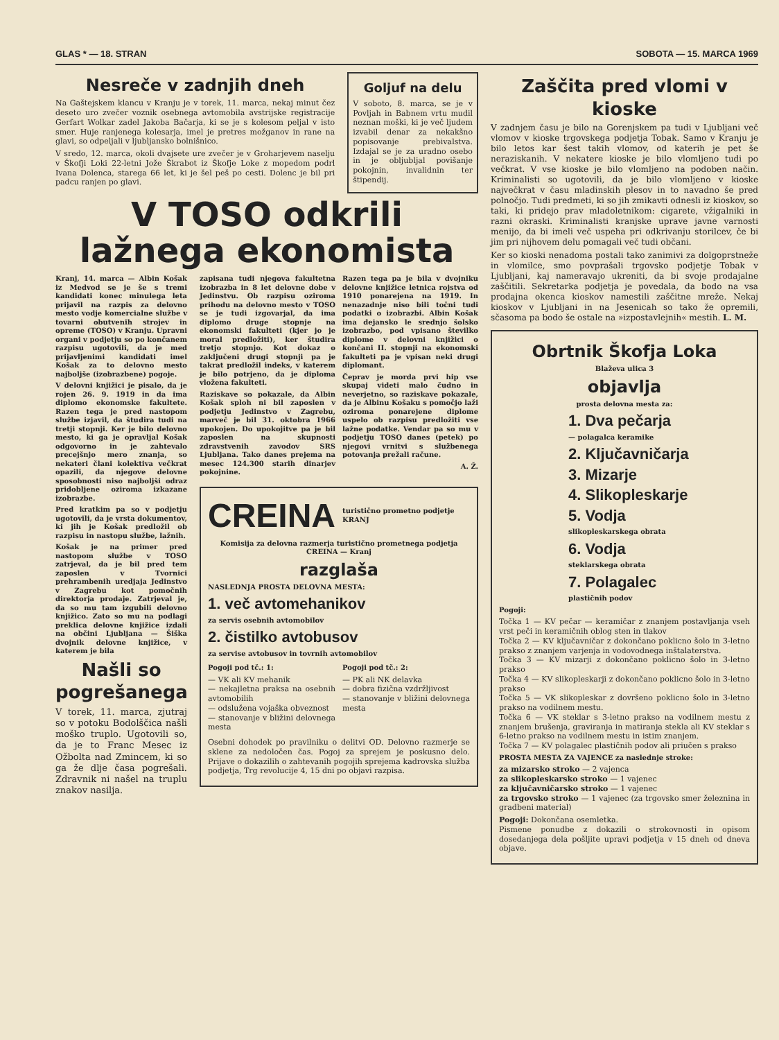GLAS * — 18. STRAN SOBOTA — 15. MARCA 1969
Nesreče v zadnjih dneh
Na Gaštejskem klancu v Kranju je v torek, 11. marca, nekaj minut čez deseto uro zvečer voznik osebnega avtomobila avstrijske registracije Gerfart Wolkar zadel Jakoba Bačarja, ki se je s kolesom peljal v isto smer. Huje ranjenega kolesarja, imel je pretres možganov in rane na glavi, so odpeljali v ljubljansko bolnišnico.
V sredo, 12. marca, okoli dvajsete ure zvečer je v Groharjevem naselju v Škofji Loki 22-letni Jože Škrabot iz Škofje Loke z mopedom podrl Ivana Dolenca, starega 66 let, ki je šel peš po cesti. Dolenc je bil pri padcu ranjen po glavi.
Goljuf na delu
V soboto, 8. marca, se je v Povljah in Babnem vrtu mudil neznan moški, ki je več ljudem izvabil denar za nekakšno popisovanje prebivalstva. Izdajal se je za uradno osebo in je obljubljal povišanje pokojnin, invalidnin ter štipendij.
V TOSO odkrili lažnega ekonomista
Kranj, 14. marca — Albin Košak iz Medvod se je še s tremi kandidati konec minulega leta prijavil na razpis za delovno mesto vodje komercialne službe v tovarni obutvenih strojev in opreme (TOSO) v Kranju. Upravni organi v podjetju so po končanem razpisu ugotovili, da je med prijavljenimi kandidati imel Košak za to delovno mesto najboljše (izobrazbene) pogoje.
V delovni knjižici je pisalo, da je rojen 26. 9. 1919 in da ima diplomo ekonomske fakultete. Razen tega je pred nastopom službe izjavil, da študira tudi na tretji stopnji. Ker je bilo delovno mesto, ki ga je opravljal Košak odgovorno in je zahtevalo precejšnjo mero znanja, so nekateri člani kolektiva večkrat opazili, da njegove delovne sposobnosti niso najboljši odraz pridobljene oziroma izkazane izobrazbe.
Pred kratkim pa so v podjetju ugotovili, da je vrsta dokumentov, ki jih je Košak predložil ob razpisu in nastopu službe, lažnih.
Košak je na primer pred nastopom službe v TOSO zatrjeval, da je bil pred tem zaposlen v Tvornici prehrambenih uredjaja Jedinstvo v Zagrebu kot pomočnih direktorja prodaje. Zatrjeval je, da so mu tam izgubili delovno knjižico. Zato so mu na podlagi preklica delovne knjižice izdali na občini Ljubljana — Šiška dvojnik delovne knjižice, v katerem je bila
Našli so pogrešanega
V torek, 11. marca, zjutraj so v potoku Bodolščica našli moško truplo. Ugotovili so, da je to Franc Mesec iz Ožbolta nad Zmincem, ki so ga že dlje časa pogrešali. Zdravnik ni našel na truplu znakov nasilja.
zapisana tudi njegova fakultetna izobrazba in 8 let delovne dobe v Jedinstvu. Ob razpisu oziroma prihodu na delovno mesto v TOSO se je tudi izgovarjal, da ima diplomo druge stopnje na ekonomski fakulteti (kjer jo je moral predložiti), ker študira tretjo stopnjo. Kot dokaz o zaključeni drugi stopnji pa je takrat predložil indeks, v katerem je bilo potrjeno, da je diploma vložena fakulteti.
Raziskave so pokazale, da Albin Košak sploh ni bil zaposlen v podjetju Jedinstvo v Zagrebu, marveč je bil 31. oktobra 1966 upokojen. Do upokojitve pa je bil zaposlen na skupnosti zdravstvenih zavodov SRS Ljubljana. Tako danes prejema na mesec 124.300 starih dinarjev pokojnine.
Razen tega pa je bila v dvojniku delovne knjižice letnica rojstva od 1910 ponarejena na 1919. In nenazadnje niso bili točni tudi podatki o izobrazbi. Albin Košak ima dejansko le srednjo šolsko izobrazbo, pod vpisano številko diplome v delovni knjižici o končani II. stopnji na ekonomski fakulteti pa je vpisan neki drugi diplomant.
Čeprav je morda prvi hip vse skupaj videti malo čudno in neverjetno, so raziskave pokazale, da je Albinu Košaku s pomočjo laži oziroma ponarejene diplome uspelo ob razpisu predložiti vse lažne podatke. Vendar pa so mu v podjetju TOSO danes (petek) po njegovi vrnitvi s službenega potovanja prežali račune.
A. Ž.
CREINA turistično prometno podjetje KRANJ
Komisija za delovna razmerja turistično prometnega podjetja CREINA — Kranj
razglaša
NASLEDNJA PROSTA DELOVNA MESTA:
1. več avtomehanikov
za servis osebnih avtomobilov
2. čistilko avtobusov
za servise avtobusov in tovrnih avtomobilov
Pogoji pod tč.: 1:
— VK ali KV mehanik
— nekajletna praksa na osebnih avtomobilih
— odslužena vojaška obveznost
— stanovanje v bližini delovnega mesta
Pogoji pod tč.: 2:
— PK ali NK delavka
— dobra fizična vzdržljivost
— stanovanje v bližini delovnega mesta
Osebni dohodek po pravilniku o delitvi OD. Delovno razmerje se sklene za nedoločen čas. Pogoj za sprejem je poskusno delo. Prijave o dokazilih o zahtevanih pogojih sprejema kadrovska služba podjetja, Trg revolucije 4, 15 dni po objavi razpisa.
Zaščita pred vlomi v kioske
V zadnjem času je bilo na Gorenjskem pa tudi v Ljubljani več vlomov v kioske trgovskega podjetja Tobak. Samo v Kranju je bilo letos kar šest takih vlomov, od katerih je pet še neraziskanih. V nekatere kioske je bilo vlomljeno tudi po večkrat. V vse kioske je bilo vlomljeno na podoben način. Kriminalisti so ugotovili, da je bilo vlomljeno v kioske največkrat v času mladinskih plesov in to navadno še pred polnočjo. Tudi predmeti, ki so jih zmikavti odnesli iz kioskov, so taki, ki pridejo prav mladoletnikom: cigarete, vžigalniki in razni okraski. Kriminalisti kranjske uprave javne varnosti menijo, da bi imeli več uspeha pri odkrivanju storilcev, če bi jim pri nijhovem delu pomagali več tudi občani.
Ker so kioski nenadoma postali tako zanimivi za dolgoprstneže in vlomilce, smo povprašali trgovsko podjetje Tobak v Ljubljani, kaj nameravajo ukreniti, da bi svoje prodajalne zaščitili. Sekretarka podjetja je povedala, da bodo na vsa prodajna okenca kioskov namestili zaščitne mreže. Nekaj kioskov v Ljubljani in na Jesenicah so tako že opremili, sčasoma pa bodo še ostale na »izpostavlejnih« mestih. L. M.
Obrtnik Škofja Loka
Blaževa ulica 3
objavlja
prosta delovna mesta za:
1. Dva pečarja
— polagalca keramike
2. Ključavničarja
3. Mizarje
4. Slikopleskarje
5. Vodja
slikopleskarskega obrata
6. Vodja
steklarskega obrata
7. Polagalec
plastičnih podov
Pogoji:
Točka 1 — KV pečar — keramičar z znanjem postavljanja vseh vrst peči in keramičnih oblog sten in tlakov
Točka 2 — KV ključavničar z dokončano poklicno šolo in 3-letno prakso z znanjem varjenja in vodovodnega inštalaterstva.
Točka 3 — KV mizarji z dokončano poklicno šolo in 3-letno prakso
Točka 4 — KV slikopleskarji z dokončano poklicno šolo in 3-letno prakso
Točka 5 — VK slikopleskar z dovršeno poklicno šolo in 3-letno prakso na vodilnem mestu.
Točka 6 — VK steklar s 3-letno prakso na vodilnem mestu z znanjem brušenja, graviranja in matiranja stekla ali KV steklar s 6-letno prakso na vodilnem mestu in istim znanjem.
Točka 7 — KV polagalec plastičnih podov ali priučen s prakso
PROSTA MESTA ZA VAJENCE za naslednje stroke:
za mizarsko stroko — 2 vajenca
za slikopleskarsko stroko — 1 vajenec
za ključavničarsko stroko — 1 vajenec
za trgovsko stroko — 1 vajenec (za trgovsko smer železnina in gradbeni material)
Pogoji: Dokončana osemletka.
Pismene ponudbe z dokazili o strokovnosti in opisom dosedanjega dela pošljite upravi podjetja v 15 dneh od dneva objave.